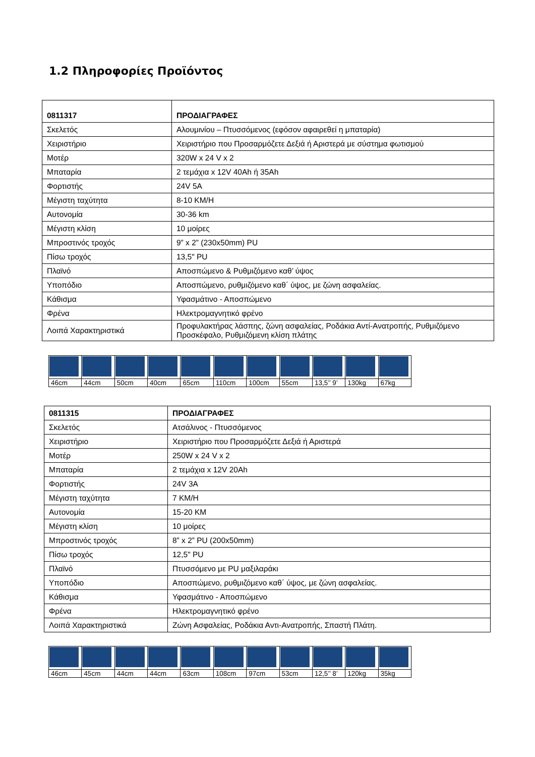1.2 Πληροφορίες Προϊόντος
| 0811317 | ΠΡΟΔΙΑΓΡΑΦΕΣ |
| Σκελετός | Αλουμινίου – Πτυσσόμενος (εφόσον αφαιρεθεί η μπαταρία) |
| Χειριστήριο | Χειριστήριο που Προσαρμόζετε Δεξιά ή Αριστερά με σύστημα φωτισμού |
| Μοτέρ | 320W x 24 V x 2 |
| Μπαταρία | 2 τεμάχια x 12V 40Ah ή 35Ah |
| Φορτιστής | 24V 5A |
| Μέγιστη ταχύτητα | 8-10 KM/H |
| Αυτονομία | 30-36 km |
| Μέγιστη κλίση | 10 μοίρες |
| Μπροστινός τροχός | 9” x 2” (230x50mm) PU |
| Πίσω τροχός | 13,5" PU |
| Πλαϊνό | Αποσπώμενο & Ρυθμιζόμενο καθ’ ύψος |
| Υποπόδιο | Αποσπώμενο, ρυθμιζόμενο καθ΄ ύψος, με ζώνη ασφαλείας. |
| Κάθισμα | Υφασμάτινο - Αποσπώμενο |
| Φρένα | Ηλεκτρομαγνητικό φρένο |
| Λοιπά Χαρακτηριστικά | Προφυλακτήρας λάσπης, ζώνη ασφαλείας, Ροδάκια Αντί-Ανατροπής, Ρυθμιζόμενο Προσκέφαλο, Ρυθμιζόμενη κλίση πλάτης |
| 46cm | 44cm | 50cm | 40cm | 65cm | 110cm | 100cm | 55cm | 13,5’’ 9’ | 130kg | 67kg |
| 0811315 | ΠΡΟΔΙΑΓΡΑΦΕΣ |
| Σκελετός | Ατσάλινος - Πτυσσόμενος |
| Χειριστήριο | Χειριστήριο που Προσαρμόζετε Δεξιά ή Αριστερά |
| Μοτέρ | 250W x 24 V x 2 |
| Μπαταρία | 2 τεμάχια x 12V 20Ah |
| Φορτιστής | 24V 3A |
| Μέγιστη ταχύτητα | 7 KM/H |
| Αυτονομία | 15-20 KM |
| Μέγιστη κλίση | 10 μοίρες |
| Μπροστινός τροχός | 8” x 2” PU (200x50mm) |
| Πίσω τροχός | 12,5" PU |
| Πλαϊνό | Πτυσσόμενο με PU μαξιλαράκι |
| Υποπόδιο | Αποσπώμενο, ρυθμιζόμενο καθ΄ ύψος, με ζώνη ασφαλείας. |
| Κάθισμα | Υφασμάτινο - Αποσπώμενο |
| Φρένα | Ηλεκτρομαγνητικό φρένο |
| Λοιπά Χαρακτηριστικά | Ζώνη Ασφαλείας, Ροδάκια Αντι-Ανατροπής, Σπαστή Πλάτη. |
| 46cm | 45cm | 44cm | 44cm | 63cm | 108cm | 97cm | 53cm | 12,5’’ 8’ | 120kg | 35kg |